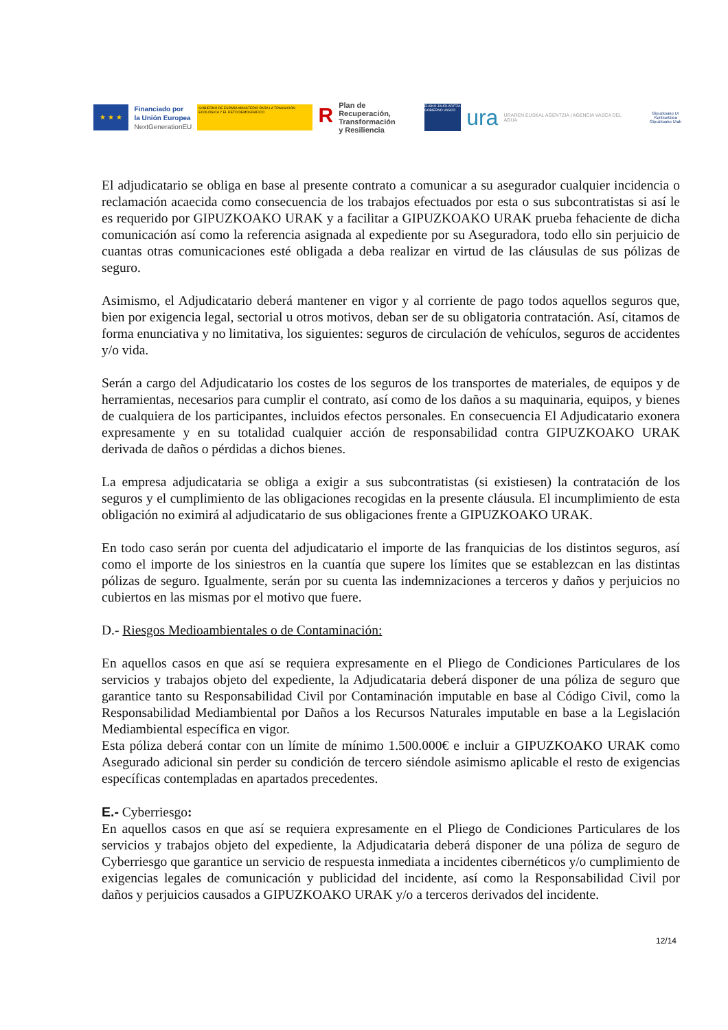★ ★ ★
Financiado por
la Unión Europea
NextGenerationEU
GOBIERNO DE ESPAÑA MINISTERIO PARA LA TRANSICIÓN ECOLÓGICA Y EL RETO DEMOGRÁFICO
R
Plan de Recuperación,
Transformación
y Resiliencia
EUSKO JAURLARITZA GOBIERNO VASCO
ura
URAREN EUSKAL AGENTZIA | AGENCIA VASCA DEL AGUA
Gipuzkoako Ur Kontsortzioa
Gipuzkoako Urak
El adjudicatario se obliga en base al presente contrato a comunicar a su asegurador cualquier incidencia o reclamación acaecida como consecuencia de los trabajos efectuados por esta o sus subcontratistas si así le es requerido por GIPUZKOAKO URAK y a facilitar a GIPUZKOAKO URAK prueba fehaciente de dicha comunicación así como la referencia asignada al expediente por su Aseguradora, todo ello sin perjuicio de cuantas otras comunicaciones esté obligada a deba realizar en virtud de las cláusulas de sus pólizas de seguro.
Asimismo, el Adjudicatario deberá mantener en vigor y al corriente de pago todos aquellos seguros que, bien por exigencia legal, sectorial u otros motivos, deban ser de su obligatoria contratación. Así, citamos de forma enunciativa y no limitativa, los siguientes: seguros de circulación de vehículos, seguros de accidentes y/o vida.
Serán a cargo del Adjudicatario los costes de los seguros de los transportes de materiales, de equipos y de herramientas, necesarios para cumplir el contrato, así como de los daños a su maquinaria, equipos, y bienes de cualquiera de los participantes, incluidos efectos personales. En consecuencia El Adjudicatario exonera expresamente y en su totalidad cualquier acción de responsabilidad contra GIPUZKOAKO URAK derivada de daños o pérdidas a dichos bienes.
La empresa adjudicataria se obliga a exigir a sus subcontratistas (si existiesen) la contratación de los seguros y el cumplimiento de las obligaciones recogidas en la presente cláusula. El incumplimiento de esta obligación no eximirá al adjudicatario de sus obligaciones frente a GIPUZKOAKO URAK.
En todo caso serán por cuenta del adjudicatario el importe de las franquicias de los distintos seguros, así como el importe de los siniestros en la cuantía que supere los límites que se establezcan en las distintas pólizas de seguro. Igualmente, serán por su cuenta las indemnizaciones a terceros y daños y perjuicios no cubiertos en las mismas por el motivo que fuere.
D.- Riesgos Medioambientales o de Contaminación:
En aquellos casos en que así se requiera expresamente en el Pliego de Condiciones Particulares de los servicios y trabajos objeto del expediente, la Adjudicataria deberá disponer de una póliza de seguro que garantice tanto su Responsabilidad Civil por Contaminación imputable en base al Código Civil, como la Responsabilidad Mediambiental por Daños a los Recursos Naturales imputable en base a la Legislación Mediambiental específica en vigor.
Esta póliza deberá contar con un límite de mínimo 1.500.000€ e incluir a GIPUZKOAKO URAK como Asegurado adicional sin perder su condición de tercero siéndole asimismo aplicable el resto de exigencias específicas contempladas en apartados precedentes.
E.- Cyberriesgo:
En aquellos casos en que así se requiera expresamente en el Pliego de Condiciones Particulares de los servicios y trabajos objeto del expediente, la Adjudicataria deberá disponer de una póliza de seguro de Cyberriesgo que garantice un servicio de respuesta inmediata a incidentes cibernéticos y/o cumplimiento de exigencias legales de comunicación y publicidad del incidente, así como la Responsabilidad Civil por daños y perjuicios causados a GIPUZKOAKO URAK y/o a terceros derivados del incidente.
12/14